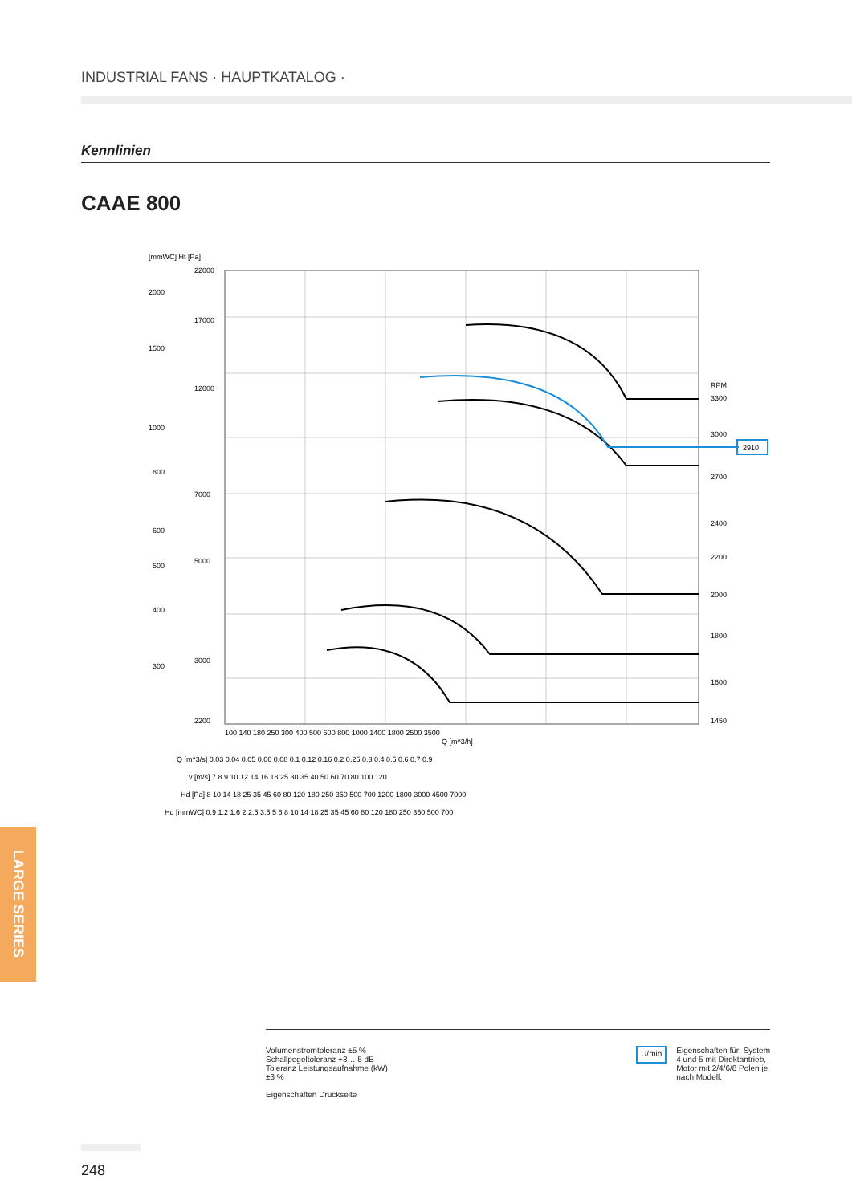INDUSTRIAL FANS · HAUPTKATALOG ·
Kennlinien
CAAE 800
[mmWC] Ht [Pa]
22000
17000
12000
7000
5000
3000
2200
2000
1500
1000
800
600
500
400
300
2910
RPM
3300
3000
2700
2400
2200
2000
1800
1600
1450
100 140 180 250 300 400 500 600 800 1000 1400 1800 2500 3500
Q [m^3/h]
Q [m^3/s] 0.03 0.04 0.05 0.06 0.08 0.1 0.12 0.16 0.2 0.25 0.3 0.4 0.5 0.6 0.7 0.9
v [m/s] 7 8 9 10 12 14 16 18 25 30 35 40 50 60 70 80 100 120
Hd [Pa] 8 10 14 18 25 35 45 60 80 120 180 250 350 500 700 1200 1800 3000 4500 7000
Hd [mmWC] 0.9 1.2 1.6 2 2.5 3.5 5 6 8 10 14 18 25 35 45 60 80 120 180 250 350 500 700
LARGE SERIES
Volumenstromtoleranz ±5 %
Schallpegeltoleranz +3… 5 dB
Toleranz Leistungsaufnahme (kW)
±3 %
Eigenschaften Druckseite
U/min Eigenschaften für: System
4 und 5 mit Direktantrieb,
Motor mit 2/4/6/8 Polen je
nach Modell.
248